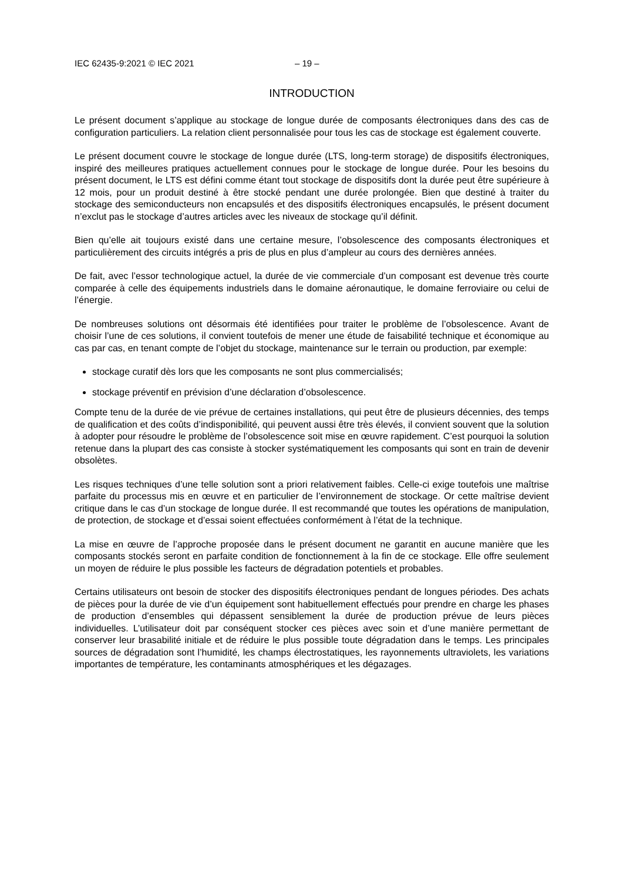IEC 62435-9:2021 © IEC 2021 – 19 –
INTRODUCTION
Le présent document s’applique au stockage de longue durée de composants électroniques dans des cas de configuration particuliers. La relation client personnalisée pour tous les cas de stockage est également couverte.
Le présent document couvre le stockage de longue durée (LTS, long-term storage) de dispositifs électroniques, inspiré des meilleures pratiques actuellement connues pour le stockage de longue durée. Pour les besoins du présent document, le LTS est défini comme étant tout stockage de dispositifs dont la durée peut être supérieure à 12 mois, pour un produit destiné à être stocké pendant une durée prolongée. Bien que destiné à traiter du stockage des semiconducteurs non encapsulés et des dispositifs électroniques encapsulés, le présent document n’exclut pas le stockage d’autres articles avec les niveaux de stockage qu’il définit.
Bien qu’elle ait toujours existé dans une certaine mesure, l’obsolescence des composants électroniques et particulièrement des circuits intégrés a pris de plus en plus d’ampleur au cours des dernières années.
De fait, avec l’essor technologique actuel, la durée de vie commerciale d’un composant est devenue très courte comparée à celle des équipements industriels dans le domaine aéronautique, le domaine ferroviaire ou celui de l’énergie.
De nombreuses solutions ont désormais été identifiées pour traiter le problème de l’obsolescence. Avant de choisir l’une de ces solutions, il convient toutefois de mener une étude de faisabilité technique et économique au cas par cas, en tenant compte de l’objet du stockage, maintenance sur le terrain ou production, par exemple:
stockage curatif dès lors que les composants ne sont plus commercialisés;
stockage préventif en prévision d’une déclaration d’obsolescence.
Compte tenu de la durée de vie prévue de certaines installations, qui peut être de plusieurs décennies, des temps de qualification et des coûts d’indisponibilité, qui peuvent aussi être très élevés, il convient souvent que la solution à adopter pour résoudre le problème de l’obsolescence soit mise en œuvre rapidement. C’est pourquoi la solution retenue dans la plupart des cas consiste à stocker systématiquement les composants qui sont en train de devenir obsolètes.
Les risques techniques d’une telle solution sont a priori relativement faibles. Celle-ci exige toutefois une maîtrise parfaite du processus mis en œuvre et en particulier de l’environnement de stockage. Or cette maîtrise devient critique dans le cas d’un stockage de longue durée. Il est recommandé que toutes les opérations de manipulation, de protection, de stockage et d’essai soient effectuées conformément à l’état de la technique.
La mise en œuvre de l’approche proposée dans le présent document ne garantit en aucune manière que les composants stockés seront en parfaite condition de fonctionnement à la fin de ce stockage. Elle offre seulement un moyen de réduire le plus possible les facteurs de dégradation potentiels et probables.
Certains utilisateurs ont besoin de stocker des dispositifs électroniques pendant de longues périodes. Des achats de pièces pour la durée de vie d’un équipement sont habituellement effectués pour prendre en charge les phases de production d’ensembles qui dépassent sensiblement la durée de production prévue de leurs pièces individuelles. L’utilisateur doit par conséquent stocker ces pièces avec soin et d’une manière permettant de conserver leur brasabilité initiale et de réduire le plus possible toute dégradation dans le temps. Les principales sources de dégradation sont l’humidité, les champs électrostatiques, les rayonnements ultraviolets, les variations importantes de température, les contaminants atmosphériques et les dégazages.